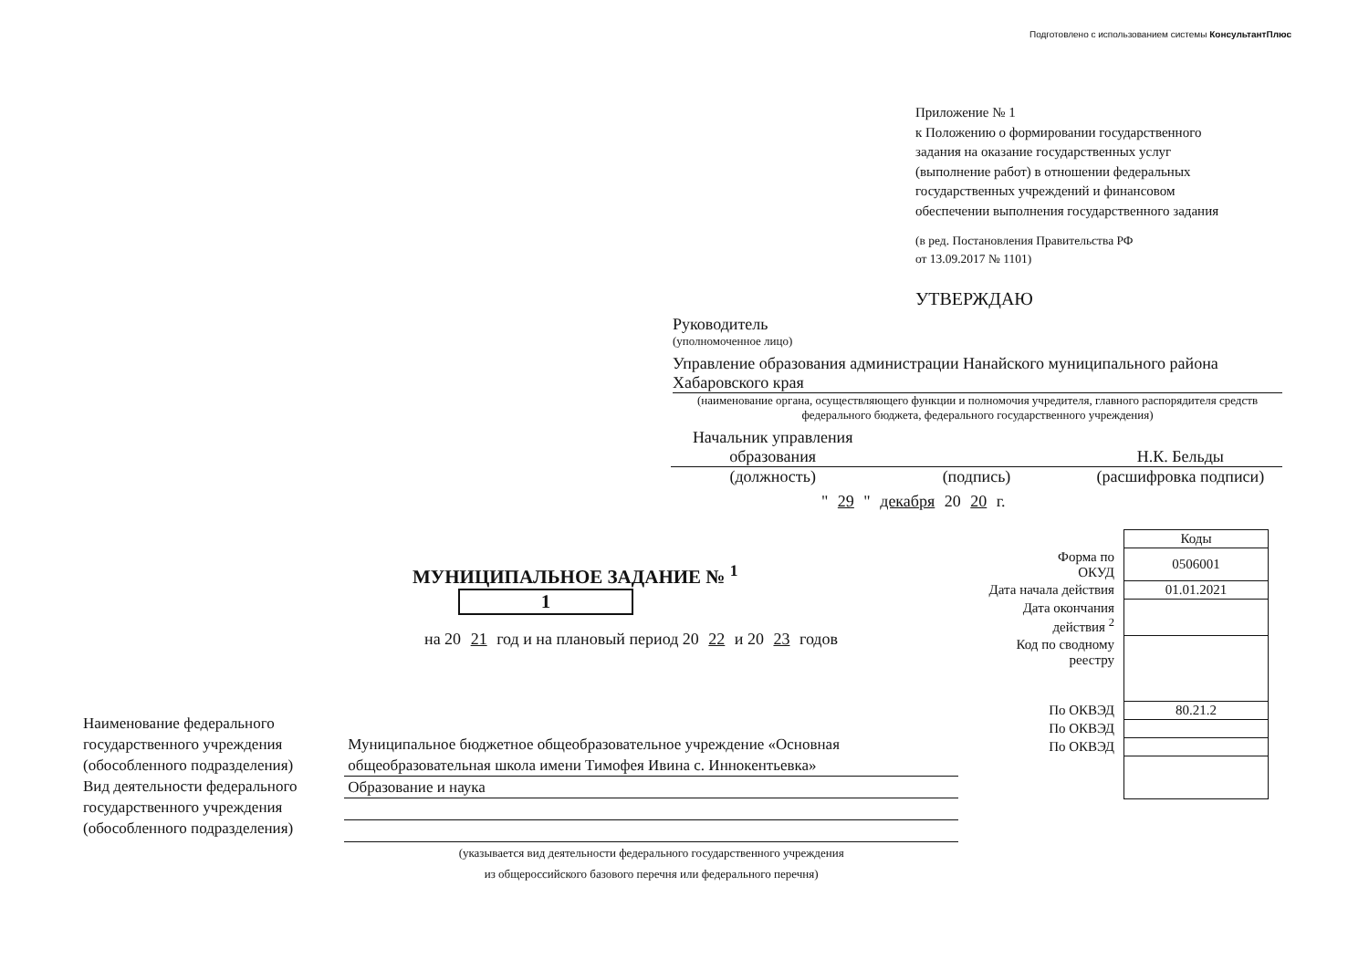Подготовлено с использованием системы КонсультантПлюс
Приложение № 1
к Положению о формировании государственного
задания на оказание государственных услуг
(выполнение работ) в отношении федеральных
государственных учреждений и финансовом
обеспечении выполнения государственного задания
(в ред. Постановления Правительства РФ
от 13.09.2017 № 1101)
УТВЕРЖДАЮ
Руководитель
(уполномоченное лицо)
Управление образования администрации Нанайского муниципального района Хабаровского края
(наименование органа, осуществляющего функции и полномочия учредителя, главного распорядителя средств федерального бюджета, федерального государственного учреждения)
Начальник управления
образования
Н.К. Бельды
(должность) (подпись) (расшифровка подписи)
" 29 " декабря 20 20 г.
МУНИЦИПАЛЬНОЕ ЗАДАНИЕ № <sup>1</sup> 1
на 20 21 год и на плановый период 20 22 и 20 23 годов
| Наименование федерального государственного учреждения (обособленного подразделения) | Муниципальное бюджетное общеобразовательное учреждение «Основная общеобразовательная школа имени Тимофея Ивина с. Иннокентьевка» |
| Вид деятельности федерального государственного учреждения (обособленного подразделения) | Образование и наука |
| | (указывается вид деятельности федерального государственного учреждения из общероссийского базового перечня или федерального перечня) |
| | Коды |
| Форма по ОКУД | 0506001 |
| Дата начала действия | 01.01.2021 |
| Дата окончания действия <sup>2</sup> | |
| Код по сводному реестру | |
| По ОКВЭД | 80.21.2 |
| По ОКВЭД | |
| По ОКВЭД | |